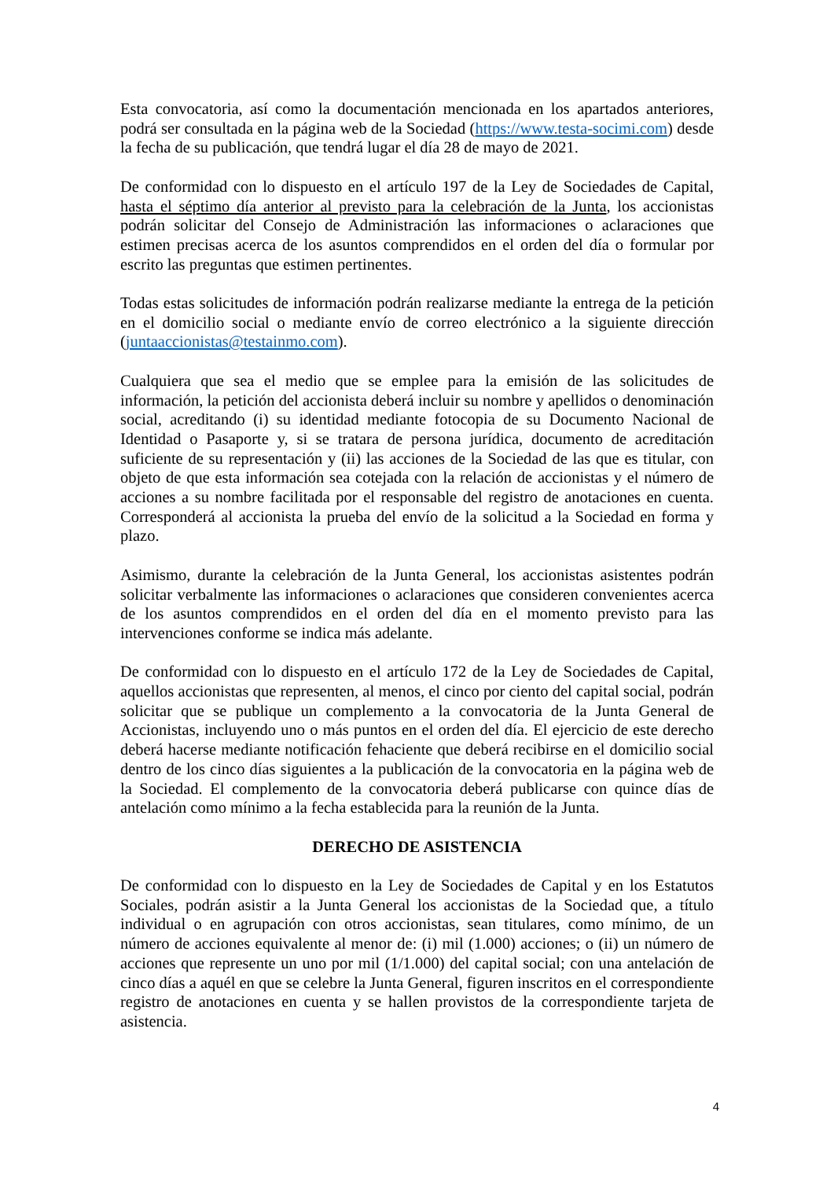Esta convocatoria, así como la documentación mencionada en los apartados anteriores, podrá ser consultada en la página web de la Sociedad (https://www.testa-socimi.com) desde la fecha de su publicación, que tendrá lugar el día 28 de mayo de 2021.
De conformidad con lo dispuesto en el artículo 197 de la Ley de Sociedades de Capital, hasta el séptimo día anterior al previsto para la celebración de la Junta, los accionistas podrán solicitar del Consejo de Administración las informaciones o aclaraciones que estimen precisas acerca de los asuntos comprendidos en el orden del día o formular por escrito las preguntas que estimen pertinentes.
Todas estas solicitudes de información podrán realizarse mediante la entrega de la petición en el domicilio social o mediante envío de correo electrónico a la siguiente dirección (juntaaccionistas@testainmo.com).
Cualquiera que sea el medio que se emplee para la emisión de las solicitudes de información, la petición del accionista deberá incluir su nombre y apellidos o denominación social, acreditando (i) su identidad mediante fotocopia de su Documento Nacional de Identidad o Pasaporte y, si se tratara de persona jurídica, documento de acreditación suficiente de su representación y (ii) las acciones de la Sociedad de las que es titular, con objeto de que esta información sea cotejada con la relación de accionistas y el número de acciones a su nombre facilitada por el responsable del registro de anotaciones en cuenta. Corresponderá al accionista la prueba del envío de la solicitud a la Sociedad en forma y plazo.
Asimismo, durante la celebración de la Junta General, los accionistas asistentes podrán solicitar verbalmente las informaciones o aclaraciones que consideren convenientes acerca de los asuntos comprendidos en el orden del día en el momento previsto para las intervenciones conforme se indica más adelante.
De conformidad con lo dispuesto en el artículo 172 de la Ley de Sociedades de Capital, aquellos accionistas que representen, al menos, el cinco por ciento del capital social, podrán solicitar que se publique un complemento a la convocatoria de la Junta General de Accionistas, incluyendo uno o más puntos en el orden del día. El ejercicio de este derecho deberá hacerse mediante notificación fehaciente que deberá recibirse en el domicilio social dentro de los cinco días siguientes a la publicación de la convocatoria en la página web de la Sociedad. El complemento de la convocatoria deberá publicarse con quince días de antelación como mínimo a la fecha establecida para la reunión de la Junta.
DERECHO DE ASISTENCIA
De conformidad con lo dispuesto en la Ley de Sociedades de Capital y en los Estatutos Sociales, podrán asistir a la Junta General los accionistas de la Sociedad que, a título individual o en agrupación con otros accionistas, sean titulares, como mínimo, de un número de acciones equivalente al menor de: (i) mil (1.000) acciones; o (ii) un número de acciones que represente un uno por mil (1/1.000) del capital social; con una antelación de cinco días a aquél en que se celebre la Junta General, figuren inscritos en el correspondiente registro de anotaciones en cuenta y se hallen provistos de la correspondiente tarjeta de asistencia.
4